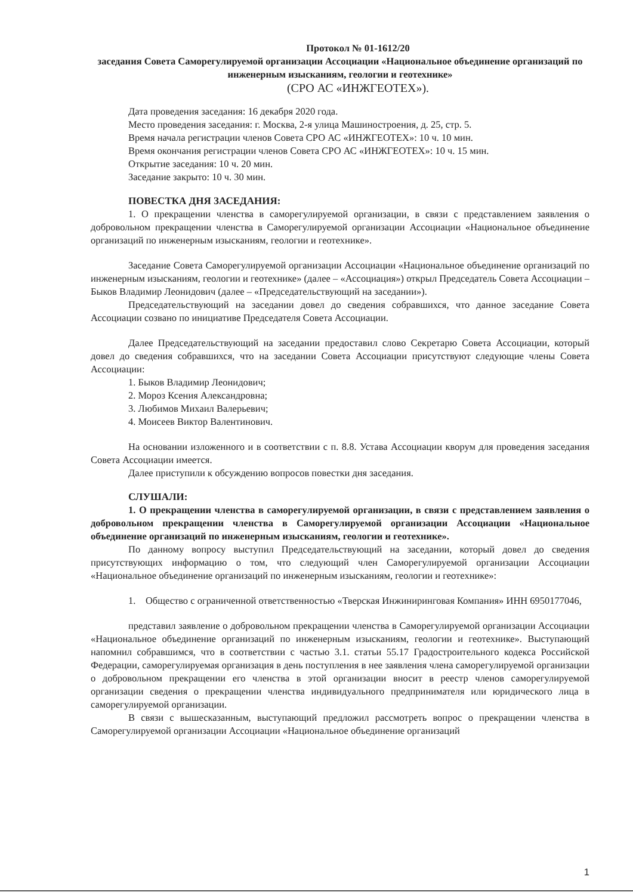Протокол № 01-1612/20
заседания Совета Саморегулируемой организации Ассоциации «Национальное объединение организаций по инженерным изысканиям, геологии и геотехнике»
(СРО АС «ИНЖГЕОТЕХ»).
Дата проведения заседания: 16 декабря 2020 года.
Место проведения заседания: г. Москва, 2-я улица Машиностроения, д. 25, стр. 5.
Время начала регистрации членов Совета СРО АС «ИНЖГЕОТЕХ»: 10 ч. 10 мин.
Время окончания регистрации членов Совета СРО АС «ИНЖГЕОТЕХ»: 10 ч. 15 мин.
Открытие заседания: 10 ч. 20 мин.
Заседание закрыто: 10 ч. 30 мин.
ПОВЕСТКА ДНЯ ЗАСЕДАНИЯ:
1. О прекращении членства в саморегулируемой организации, в связи с представлением заявления о добровольном прекращении членства в Саморегулируемой организации Ассоциации «Национальное объединение организаций по инженерным изысканиям, геологии и геотехнике».
Заседание Совета Саморегулируемой организации Ассоциации «Национальное объединение организаций по инженерным изысканиям, геологии и геотехнике» (далее – «Ассоциация») открыл Председатель Совета Ассоциации – Быков Владимир Леонидович (далее – «Председательствующий на заседании»).
Председательствующий на заседании довел до сведения собравшихся, что данное заседание Совета Ассоциации созвано по инициативе Председателя Совета Ассоциации.
Далее Председательствующий на заседании предоставил слово Секретарю Совета Ассоциации, который довел до сведения собравшихся, что на заседании Совета Ассоциации присутствуют следующие члены Совета Ассоциации:
1. Быков Владимир Леонидович;
2. Мороз Ксения Александровна;
3. Любимов Михаил Валерьевич;
4. Моисеев Виктор Валентинович.
На основании изложенного и в соответствии с п. 8.8. Устава Ассоциации кворум для проведения заседания Совета Ассоциации имеется.
Далее приступили к обсуждению вопросов повестки дня заседания.
СЛУШАЛИ:
1. О прекращении членства в саморегулируемой организации, в связи с представлением заявления о добровольном прекращении членства в Саморегулируемой организации Ассоциации «Национальное объединение организаций по инженерным изысканиям, геологии и геотехнике».
По данному вопросу выступил Председательствующий на заседании, который довел до сведения присутствующих информацию о том, что следующий член Саморегулируемой организации Ассоциации «Национальное объединение организаций по инженерным изысканиям, геологии и геотехнике»:
1. Общество с ограниченной ответственностью «Тверская Инжиниринговая Компания» ИНН 6950177046,
представил заявление о добровольном прекращении членства в Саморегулируемой организации Ассоциации «Национальное объединение организаций по инженерным изысканиям, геологии и геотехнике». Выступающий напомнил собравшимся, что в соответствии с частью 3.1. статьи 55.17 Градостроительного кодекса Российской Федерации, саморегулируемая организация в день поступления в нее заявления члена саморегулируемой организации о добровольном прекращении его членства в этой организации вносит в реестр членов саморегулируемой организации сведения о прекращении членства индивидуального предпринимателя или юридического лица в саморегулируемой организации.
В связи с вышесказанным, выступающий предложил рассмотреть вопрос о прекращении членства в Саморегулируемой организации Ассоциации «Национальное объединение организаций
1